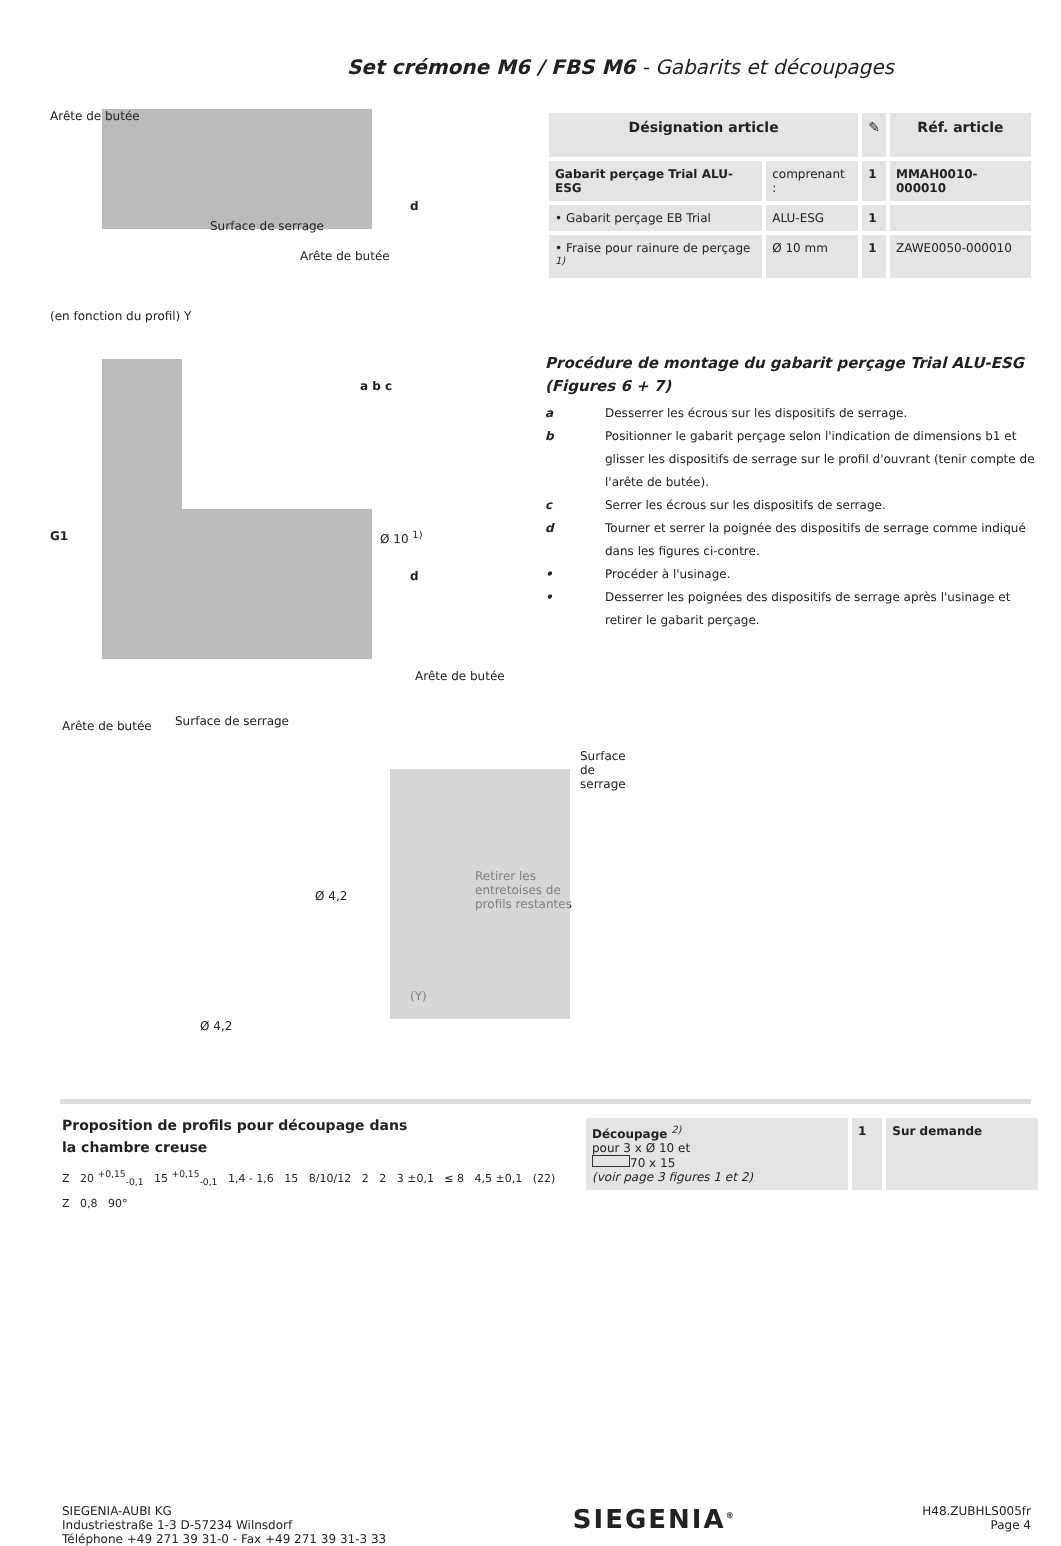Set crémone M6 / FBS M6 - Gabarits et découpages
Surface de serrage
Arête de butée
d
d
Arête de butée
(en fonction du profil) Y
G1
a b c
Ø 10 <sup>1)</sup>
| Désignation article | | ✎ | Réf. article |
| --- | --- | --- | --- |
| Gabarit perçage Trial ALU-ESG | comprenant : | 1 | MMAH0010-000010 |
| • Gabarit perçage EB Trial | ALU-ESG | 1 | |
| • Fraise pour rainure de perçage <sup>1)</sup> | Ø 10 mm | 1 | ZAWE0050-000010 |
Procédure de montage du gabarit perçage Trial ALU-ESG (Figures 6 + 7)
a Desserrer les écrous sur les dispositifs de serrage.
b Positionner le gabarit perçage selon l'indication de dimensions b1 et glisser les dispositifs de serrage sur le profil d'ouvrant (tenir compte de l'arête de butée).
c Serrer les écrous sur les dispositifs de serrage.
d Tourner et serrer la poignée des dispositifs de serrage comme indiqué dans les figures ci-contre.
• Procéder à l'usinage.
• Desserrer les poignées des dispositifs de serrage après l'usinage et retirer le gabarit perçage.
Arête de butée Surface de serrage
Arête de butée
Surface de serrage
Ø 4,2
Retirer les
entretoises de
profils restantes
(Y)
Ø 4,2
Proposition de profils pour découpage dans
la chambre creuse
Z 20 <sup>+0,15</sup><sub>-0,1</sub> 15 <sup>+0,15</sup><sub>-0,1</sub> 1,4 - 1,6 15 8/10/12 2 2 3 ±0,1 ≤ 8 4,5 ±0,1 (22)
Z 0,8 90°
| Découpage <sup>2)</sup> pour 3 x Ø 10 et 70 x 15 (voir page 3 figures 1 et 2) | 1 | Sur demande |
SIEGENIA-AUBI KG
Industriestraße 1-3 D-57234 Wilnsdorf
Téléphone +49 271 39 31-0 - Fax +49 271 39 31-3 33
SIEGENIA<sup>®</sup>
H48.ZUBHLS005fr
Page 4